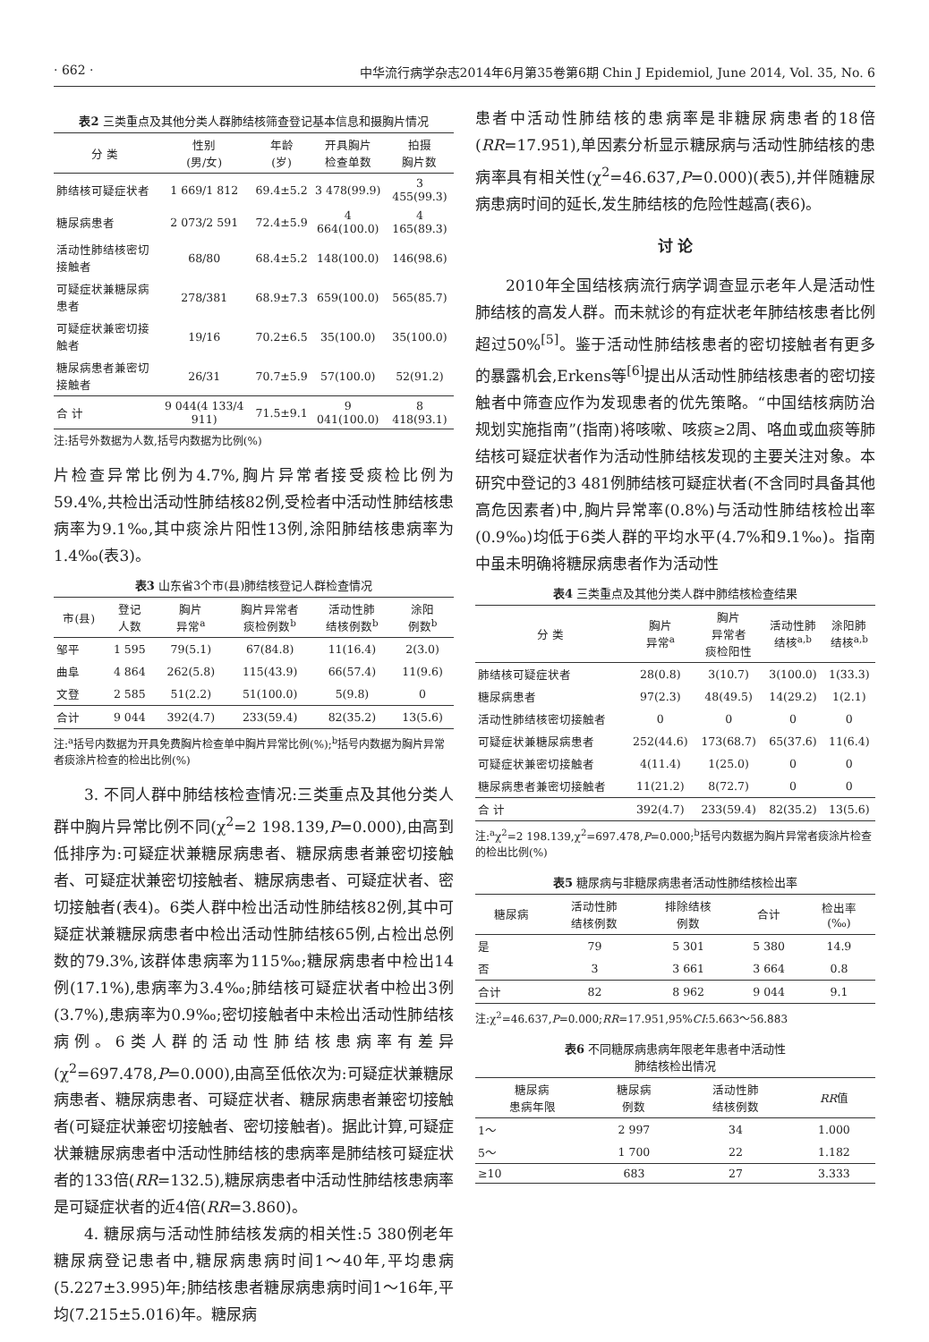· 662 · 中华流行病学杂志2014年6月第35卷第6期 Chin J Epidemiol, June 2014, Vol. 35, No. 6
表2 三类重点及其他分类人群肺结核筛查登记基本信息和摄胸片情况
| 分 类 | 性别 (男/女) | 年龄 (岁) | 开具胸片 检查单数 | 拍摄 胸片数 |
| --- | --- | --- | --- | --- |
| 肺结核可疑症状者 | 1 669/1 812 | 69.4±5.2 | 3 478(99.9) | 3 455(99.3) |
| 糖尿病患者 | 2 073/2 591 | 72.4±5.9 | 4 664(100.0) | 4 165(89.3) |
| 活动性肺结核密切接触者 | 68/80 | 68.4±5.2 | 148(100.0) | 146(98.6) |
| 可疑症状兼糖尿病患者 | 278/381 | 68.9±7.3 | 659(100.0) | 565(85.7) |
| 可疑症状兼密切接触者 | 19/16 | 70.2±6.5 | 35(100.0) | 35(100.0) |
| 糖尿病患者兼密切接触者 | 26/31 | 70.7±5.9 | 57(100.0) | 52(91.2) |
| 合 计 | 9 044(4 133/4 911) | 71.5±9.1 | 9 041(100.0) | 8 418(93.1) |
注:括号外数据为人数,括号内数据为比例(%)
片检查异常比例为4.7%,胸片异常者接受痰检比例为59.4%,共检出活动性肺结核82例,受检者中活动性肺结核患病率为9.1‰,其中痰涂片阳性13例,涂阳肺结核患病率为1.4‰(表3)。
表3 山东省3个市(县)肺结核登记人群检查情况
| 市(县) | 登记 人数 | 胸片 异常<sup>a</sup> | 胸片异常者 痰检例数<sup>b</sup> | 活动性肺 结核例数<sup>b</sup> | 涂阳 例数<sup>b</sup> |
| --- | --- | --- | --- | --- | --- |
| 邹平 | 1 595 | 79(5.1) | 67(84.8) | 11(16.4) | 2(3.0) |
| 曲阜 | 4 864 | 262(5.8) | 115(43.9) | 66(57.4) | 11(9.6) |
| 文登 | 2 585 | 51(2.2) | 51(100.0) | 5(9.8) | 0 |
| 合计 | 9 044 | 392(4.7) | 233(59.4) | 82(35.2) | 13(5.6) |
注:<sup>a</sup>括号内数据为开具免费胸片检查单中胸片异常比例(%);<sup>b</sup>括号内数据为胸片异常者痰涂片检查的检出比例(%)
3. 不同人群中肺结核检查情况:三类重点及其他分类人群中胸片异常比例不同(χ<sup>2</sup>=2 198.139,P=0.000),由高到低排序为:可疑症状兼糖尿病患者、糖尿病患者兼密切接触者、可疑症状兼密切接触者、糖尿病患者、可疑症状者、密切接触者(表4)。6类人群中检出活动性肺结核82例,其中可疑症状兼糖尿病患者中检出活动性肺结核65例,占检出总例数的79.3%,该群体患病率为115‰;糖尿病患者中检出14例(17.1%),患病率为3.4‰;肺结核可疑症状者中检出3例(3.7%),患病率为0.9‰;密切接触者中未检出活动性肺结核病例。6类人群的活动性肺结核患病率有差异(χ<sup>2</sup>=697.478,P=0.000),由高至低依次为:可疑症状兼糖尿病患者、糖尿病患者、可疑症状者、糖尿病患者兼密切接触者(可疑症状兼密切接触者、密切接触者)。据此计算,可疑症状兼糖尿病患者中活动性肺结核的患病率是肺结核可疑症状者的133倍(RR=132.5),糖尿病患者中活动性肺结核患病率是可疑症状者的近4倍(RR=3.860)。
4. 糖尿病与活动性肺结核发病的相关性:5 380例老年糖尿病登记患者中,糖尿病患病时间1～40年,平均患病(5.227±3.995)年;肺结核患者糖尿病患病时间1～16年,平均(7.215±5.016)年。糖尿病
患者中活动性肺结核的患病率是非糖尿病患者的18倍(RR=17.951),单因素分析显示糖尿病与活动性肺结核的患病率具有相关性(χ<sup>2</sup>=46.637,P=0.000)(表5),并伴随糖尿病患病时间的延长,发生肺结核的危险性越高(表6)。
讨 论
2010年全国结核病流行病学调查显示老年人是活动性肺结核的高发人群。而未就诊的有症状老年肺结核患者比例超过50%<sup>[5]</sup>。鉴于活动性肺结核患者的密切接触者有更多的暴露机会,Erkens等<sup>[6]</sup>提出从活动性肺结核患者的密切接触者中筛查应作为发现患者的优先策略。“中国结核病防治规划实施指南”(指南)将咳嗽、咳痰≥2周、咯血或血痰等肺结核可疑症状者作为活动性肺结核发现的主要关注对象。本研究中登记的3 481例肺结核可疑症状者(不含同时具备其他高危因素者)中,胸片异常率(0.8%)与活动性肺结核检出率(0.9‰)均低于6类人群的平均水平(4.7%和9.1‰)。指南中虽未明确将糖尿病患者作为活动性
表4 三类重点及其他分类人群中肺结核检查结果
| 分 类 | 胸片 异常<sup>a</sup> | 胸片 异常者 痰检阳性 | 活动性肺 结核<sup>a,b</sup> | 涂阳肺 结核<sup>a,b</sup> |
| --- | --- | --- | --- | --- |
| 肺结核可疑症状者 | 28(0.8) | 3(10.7) | 3(100.0) | 1(33.3) |
| 糖尿病患者 | 97(2.3) | 48(49.5) | 14(29.2) | 1(2.1) |
| 活动性肺结核密切接触者 | 0 | 0 | 0 | 0 |
| 可疑症状兼糖尿病患者 | 252(44.6) | 173(68.7) | 65(37.6) | 11(6.4) |
| 可疑症状兼密切接触者 | 4(11.4) | 1(25.0) | 0 | 0 |
| 糖尿病患者兼密切接触者 | 11(21.2) | 8(72.7) | 0 | 0 |
| 合 计 | 392(4.7) | 233(59.4) | 82(35.2) | 13(5.6) |
注:<sup>a</sup>χ<sup>2</sup>=2 198.139,χ<sup>2</sup>=697.478,P=0.000;<sup>b</sup>括号内数据为胸片异常者痰涂片检查的检出比例(%)
表5 糖尿病与非糖尿病患者活动性肺结核检出率
| 糖尿病 | 活动性肺 结核例数 | 排除结核 例数 | 合计 | 检出率 (‰) |
| --- | --- | --- | --- | --- |
| 是 | 79 | 5 301 | 5 380 | 14.9 |
| 否 | 3 | 3 661 | 3 664 | 0.8 |
| 合计 | 82 | 8 962 | 9 044 | 9.1 |
注:χ<sup>2</sup>=46.637,P=0.000;RR=17.951,95%CI:5.663～56.883
表6 不同糖尿病患病年限老年患者中活动性
肺结核检出情况
| 糖尿病 患病年限 | 糖尿病 例数 | 活动性肺 结核例数 | RR 值 |
| --- | --- | --- | --- |
| 1～ | 2 997 | 34 | 1.000 |
| 5～ | 1 700 | 22 | 1.182 |
| ≥10 | 683 | 27 | 3.333 |